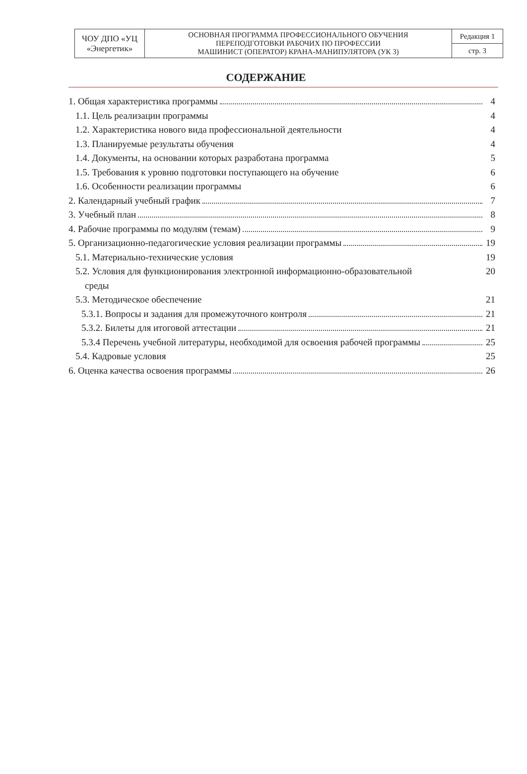| ЧОУ ДПО «УЦ «Энергетик» | ОСНОВНАЯ ПРОГРАММА ПРОФЕССИОНАЛЬНОГО ОБУЧЕНИЯ ПЕРЕПОДГОТОВКИ РАБОЧИХ ПО ПРОФЕССИИ МАШИНИСТ (ОПЕРАТОР) КРАНА-МАНИПУЛЯТОРА (УК 3) | Редакция 1 |
| | | стр. 3 |
СОДЕРЖАНИЕ
1. Общая характеристика программы 4
1.1. Цель реализации программы 4
1.2. Характеристика нового вида профессиональной деятельности 4
1.3. Планируемые результаты обучения 4
1.4. Документы, на основании которых разработана программа 5
1.5. Требования к уровню подготовки поступающего на обучение 6
1.6. Особенности реализации программы 6
2. Календарный учебный график 7
3. Учебный план 8
4. Рабочие программы по модулям (темам) 9
5. Организационно-педагогические условия реализации программы 19
5.1. Материально-технические условия 19
5.2. Условия для функционирования электронной информационно-образовательной
среды 20
5.3. Методическое обеспечение 21
5.3.1. Вопросы и задания для промежуточного контроля 21
5.3.2. Билеты для итоговой аттестации 21
5.3.4 Перечень учебной литературы, необходимой для освоения рабочей программы 25
5.4. Кадровые условия 25
6. Оценка качества освоения программы 26